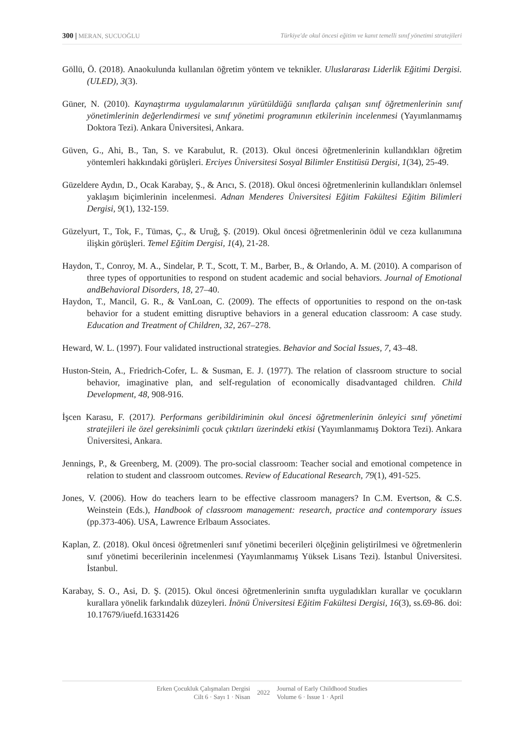300 | MERAN, SUCUOĞLU Türkiye'de okul öncesi eğitim ve kanıt temelli sınıf yönetimi stratejileri
Göllü, Ö. (2018). Anaokulunda kullanılan öğretim yöntem ve teknikler. Uluslararası Liderlik Eğitimi Dergisi. (ULED), 3(3).
Güner, N. (2010). Kaynaştırma uygulamalarının yürütüldüğü sınıflarda çalışan sınıf öğretmenlerinin sınıf yönetimlerinin değerlendirmesi ve sınıf yönetimi programının etkilerinin incelenmesi (Yayımlanmamış Doktora Tezi). Ankara Üniversitesi, Ankara.
Güven, G., Ahi, B., Tan, S. ve Karabulut, R. (2013). Okul öncesi öğretmenlerinin kullandıkları öğretim yöntemleri hakkındaki görüşleri. Erciyes Üniversitesi Sosyal Bilimler Enstitüsü Dergisi, 1(34), 25-49.
Güzeldere Aydın, D., Ocak Karabay, Ş., & Arıcı, S. (2018). Okul öncesi öğretmenlerinin kullandıkları önlemsel yaklaşım biçimlerinin incelenmesi. Adnan Menderes Üniversitesi Eğitim Fakültesi Eğitim Bilimleri Dergisi, 9(1), 132-159.
Güzelyurt, T., Tok, F., Tümas, Ç., & Uruğ, Ş. (2019). Okul öncesi öğretmenlerinin ödül ve ceza kullanımına ilişkin görüşleri. Temel Eğitim Dergisi, 1(4), 21-28.
Haydon, T., Conroy, M. A., Sindelar, P. T., Scott, T. M., Barber, B., & Orlando, A. M. (2010). A comparison of three types of opportunities to respond on student academic and social behaviors. Journal of Emotional andBehavioral Disorders, 18, 27–40.
Haydon, T., Mancil, G. R., & VanLoan, C. (2009). The effects of opportunities to respond on the on-task behavior for a student emitting disruptive behaviors in a general education classroom: A case study. Education and Treatment of Children, 32, 267–278.
Heward, W. L. (1997). Four validated instructional strategies. Behavior and Social Issues, 7, 43–48.
Huston-Stein, A., Friedrich-Cofer, L. & Susman, E. J. (1977). The relation of classroom structure to social behavior, imaginative plan, and self-regulation of economically disadvantaged children. Child Development, 48, 908-916.
İşcen Karasu, F. (2017). Performans geribildiriminin okul öncesi öğretmenlerinin önleyici sınıf yönetimi stratejileri ile özel gereksinimli çocuk çıktıları üzerindeki etkisi (Yayımlanmamış Doktora Tezi). Ankara Üniversitesi, Ankara.
Jennings, P., & Greenberg, M. (2009). The pro-social classroom: Teacher social and emotional competence in relation to student and classroom outcomes. Review of Educational Research, 79(1), 491-525.
Jones, V. (2006). How do teachers learn to be effective classroom managers? In C.M. Evertson, & C.S. Weinstein (Eds.), Handbook of classroom management: research, practice and contemporary issues (pp.373-406). USA, Lawrence Erlbaum Associates.
Kaplan, Z. (2018). Okul öncesi öğretmenleri sınıf yönetimi becerileri ölçeğinin geliştirilmesi ve öğretmenlerin sınıf yönetimi becerilerinin incelenmesi (Yayımlanmamış Yüksek Lisans Tezi). İstanbul Üniversitesi. İstanbul.
Karabay, S. O., Asi, D. Ş. (2015). Okul öncesi öğretmenlerinin sınıfta uyguladıkları kurallar ve çocukların kurallara yönelik farkındalık düzeyleri. İnönü Üniversitesi Eğitim Fakültesi Dergisi, 16(3), ss.69-86. doi: 10.17679/iuefd.16331426
Erken Çocukluk Çalışmaları Dergisi
Cilt 6 · Sayı 1 · Nisan
2022
Journal of Early Childhood Studies
Volume 6 · Issue 1 · April